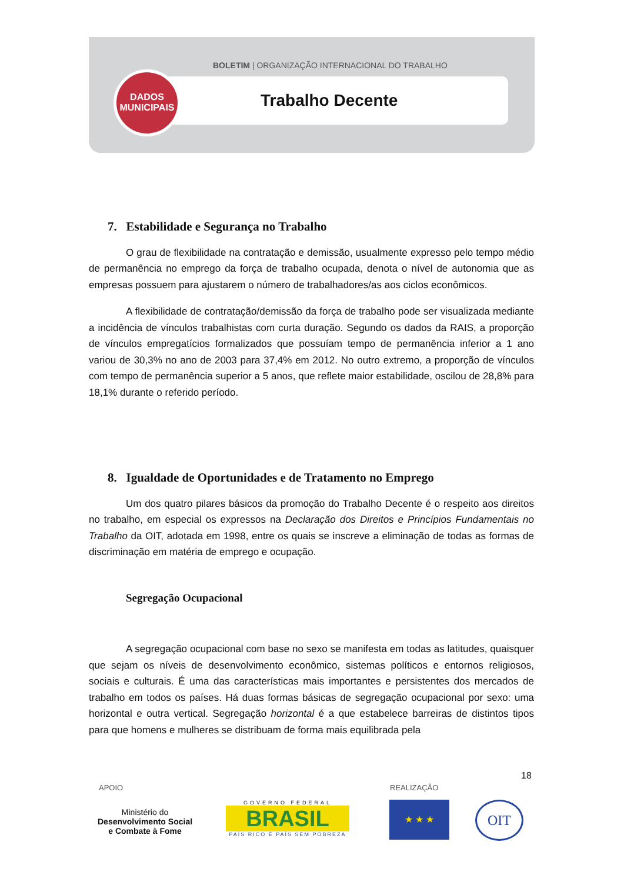BOLETIM | ORGANIZAÇÃO INTERNACIONAL DO TRABALHO
Trabalho Decente
DADOS
MUNICIPAIS
7. Estabilidade e Segurança no Trabalho
O grau de flexibilidade na contratação e demissão, usualmente expresso pelo tempo médio de permanência no emprego da força de trabalho ocupada, denota o nível de autonomia que as empresas possuem para ajustarem o número de trabalhadores/as aos ciclos econômicos.
A flexibilidade de contratação/demissão da força de trabalho pode ser visualizada mediante a incidência de vínculos trabalhistas com curta duração. Segundo os dados da RAIS, a proporção de vínculos empregatícios formalizados que possuíam tempo de permanência inferior a 1 ano variou de 30,3% no ano de 2003 para 37,4% em 2012. No outro extremo, a proporção de vínculos com tempo de permanência superior a 5 anos, que reflete maior estabilidade, oscilou de 28,8% para 18,1% durante o referido período.
8. Igualdade de Oportunidades e de Tratamento no Emprego
Um dos quatro pilares básicos da promoção do Trabalho Decente é o respeito aos direitos no trabalho, em especial os expressos na Declaração dos Direitos e Princípios Fundamentais no Trabalho da OIT, adotada em 1998, entre os quais se inscreve a eliminação de todas as formas de discriminação em matéria de emprego e ocupação.
Segregação Ocupacional
A segregação ocupacional com base no sexo se manifesta em todas as latitudes, quaisquer que sejam os níveis de desenvolvimento econômico, sistemas políticos e entornos religiosos, sociais e culturais. É uma das características mais importantes e persistentes dos mercados de trabalho em todos os países. Há duas formas básicas de segregação ocupacional por sexo: uma horizontal e outra vertical. Segregação horizontal é a que estabelece barreiras de distintos tipos para que homens e mulheres se distribuam de forma mais equilibrada pela
18
APOIO REALIZAÇÃO
Ministério do
Desenvolvimento Social
e Combate à Fome
GOVERNO FEDERAL
BRASIL
PAÍS RICO É PAÍS SEM POBREZA
★ ★ ★ OIT